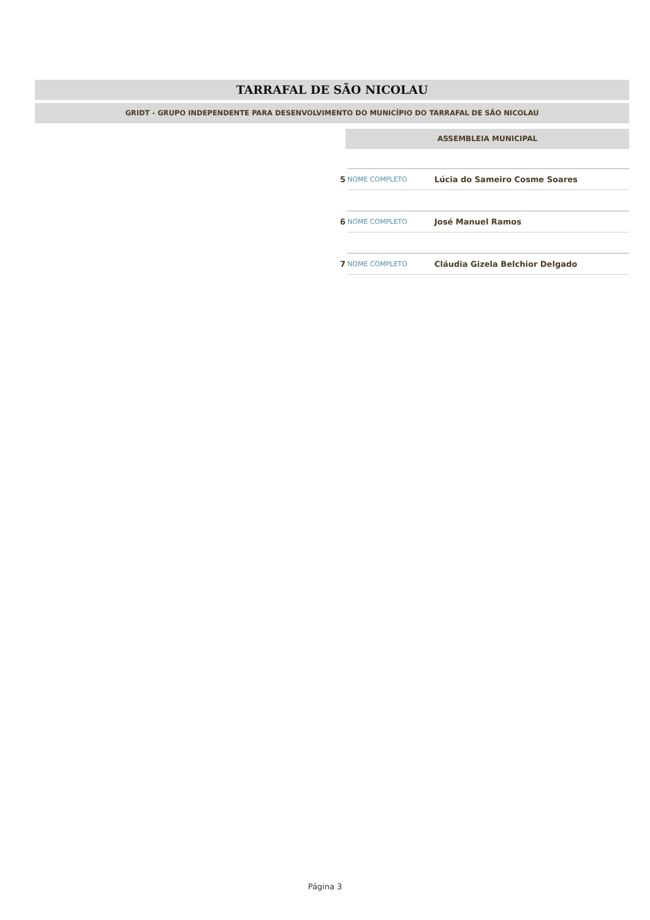TARRAFAL DE SÃO NICOLAU
GRIDT - GRUPO INDEPENDENTE PARA DESENVOLVIMENTO DO MUNICÍPIO DO TARRAFAL DE SÃO NICOLAU
ASSEMBLEIA MUNICIPAL
| 5 | NOME COMPLETO | Lúcia do Sameiro Cosme Soares |
| 6 | NOME COMPLETO | José Manuel Ramos |
| 7 | NOME COMPLETO | Cláudia Gizela Belchior Delgado |
Página 3